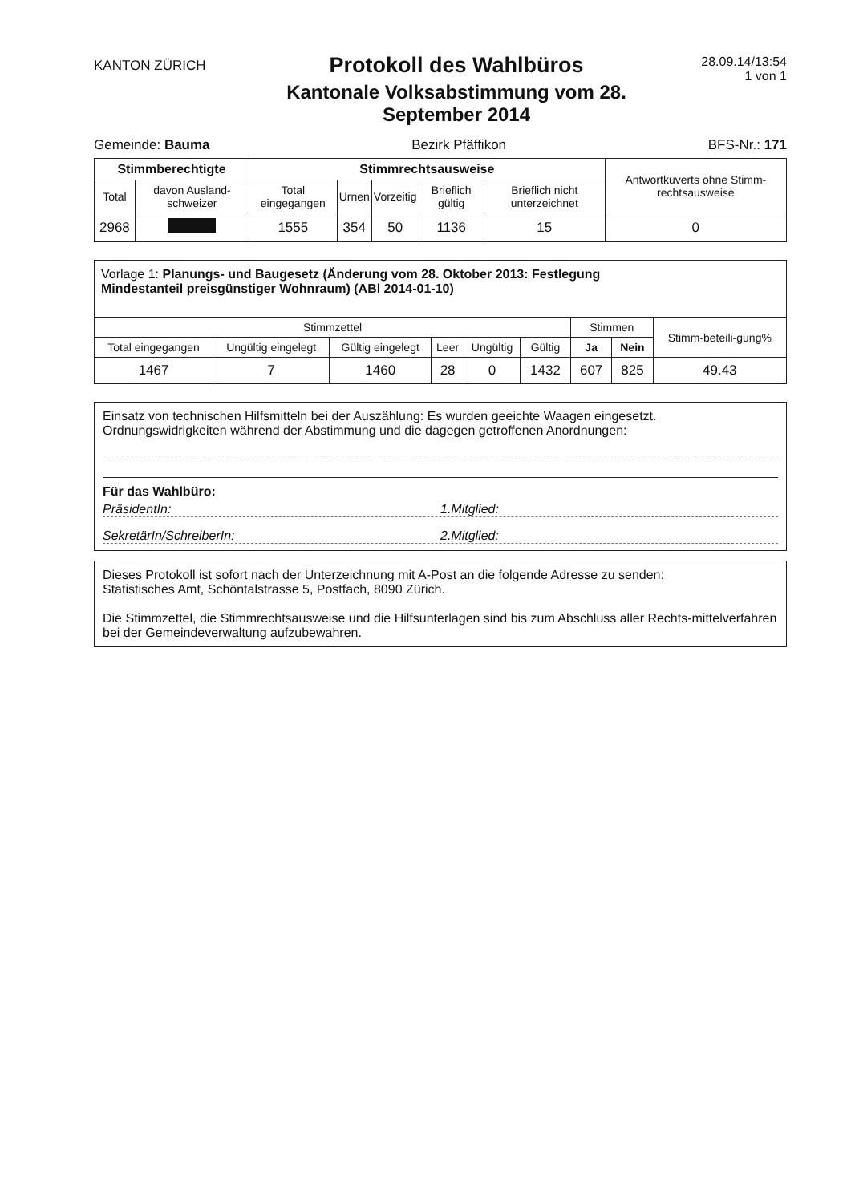KANTON ZÜRICH
Protokoll des Wahlbüros
Kantonale Volksabstimmung vom 28. September 2014
28.09.14/13:54
1 von 1
Gemeinde: Bauma Bezirk Pfäffikon BFS-Nr.: 171
| Stimmberechtigte | | Stimmrechtsausweise | | | | | Antwortkuverts ohne Stimm-rechtsausweise |
| --- | --- | --- | --- | --- | --- | --- | --- |
| Total | davon Ausland-schweizer | Total eingegangen | Urnen | Vorzeitig | Brieflich gültig | Brieflich nicht unterzeichnet | |
| 2968 | | 1555 | 354 | 50 | 1136 | 15 | 0 |
| Vorlage 1: Planungs- und Baugesetz (Änderung vom 28. Oktober 2013: Festlegung Mindestanteil preisgünstiger Wohnraum) (ABl 2014-01-10) | | | | | | | | |
| Stimmzettel | | | | | | Stimmen | | Stimm-beteili-gung% |
| Total eingegangen | Ungültig eingelegt | Gültig eingelegt | Leer | Ungültig | Gültig | Ja | Nein | |
| 1467 | 7 | 1460 | 28 | 0 | 1432 | 607 | 825 | 49.43 |
Einsatz von technischen Hilfsmitteln bei der Auszählung: Es wurden geeichte Waagen eingesetzt.
Ordnungswidrigkeiten während der Abstimmung und die dagegen getroffenen Anordnungen:
Für das Wahlbüro:
PräsidentIn: 1.Mitglied:
SekretärIn/SchreiberIn: 2.Mitglied:
Dieses Protokoll ist sofort nach der Unterzeichnung mit A-Post an die folgende Adresse zu senden:
Statistisches Amt, Schöntalstrasse 5, Postfach, 8090 Zürich.
Die Stimmzettel, die Stimmrechtsausweise und die Hilfsunterlagen sind bis zum Abschluss aller Rechts-mittelverfahren bei der Gemeindeverwaltung aufzubewahren.